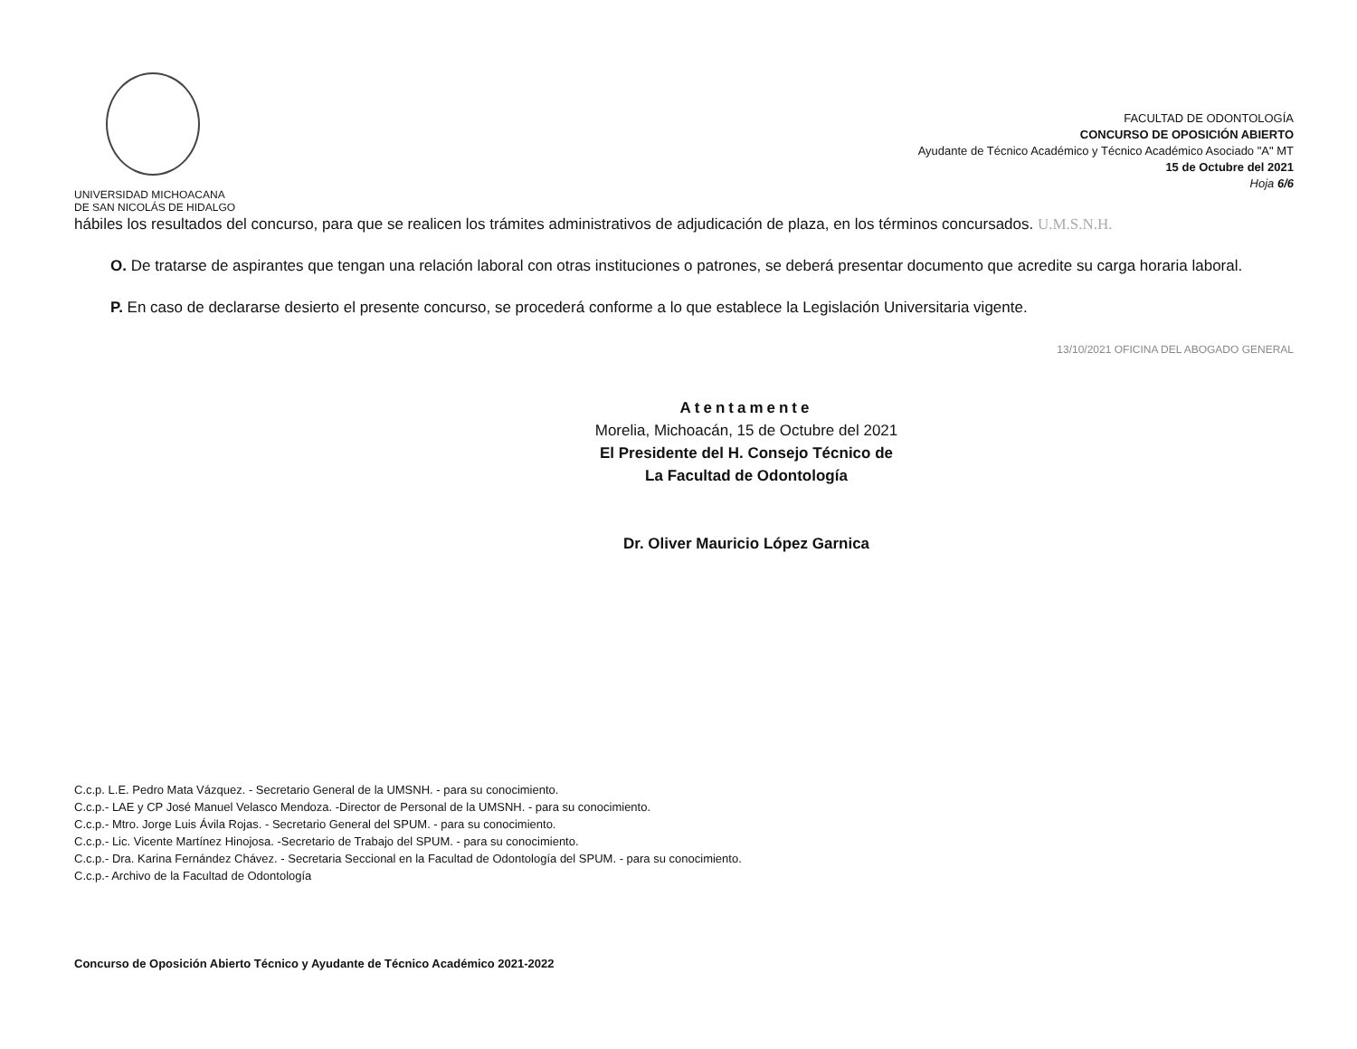UNIVERSIDAD MICHOACANA
DE SAN NICOLÁS DE HIDALGO
FACULTAD DE ODONTOLOGÍA
CONCURSO DE OPOSICIÓN ABIERTO
Ayudante de Técnico Académico y Técnico Académico Asociado "A" MT
15 de Octubre del 2021
Hoja 6/6
hábiles los resultados del concurso, para que se realicen los trámites administrativos de adjudicación de plaza, en los términos concursados. U.M.S.N.H.
O. De tratarse de aspirantes que tengan una relación laboral con otras instituciones o patrones, se deberá presentar documento que acredite su carga horaria laboral.
P. En caso de declararse desierto el presente concurso, se procederá conforme a lo que establece la Legislación Universitaria vigente.
13/10/2021 OFICINA DEL ABOGADO GENERAL
Atentamente
Morelia, Michoacán, 15 de Octubre del 2021
El Presidente del H. Consejo Técnico de
La Facultad de Odontología
Dr. Oliver Mauricio López Garnica
C.c.p. L.E. Pedro Mata Vázquez. - Secretario General de la UMSNH. - para su conocimiento.
C.c.p.- LAE y CP José Manuel Velasco Mendoza. -Director de Personal de la UMSNH. - para su conocimiento.
C.c.p.- Mtro. Jorge Luis Ávila Rojas. - Secretario General del SPUM. - para su conocimiento.
C.c.p.- Lic. Vicente Martínez Hinojosa. -Secretario de Trabajo del SPUM. - para su conocimiento.
C.c.p.- Dra. Karina Fernández Chávez. - Secretaria Seccional en la Facultad de Odontología del SPUM. - para su conocimiento.
C.c.p.- Archivo de la Facultad de Odontología
Concurso de Oposición Abierto Técnico y Ayudante de Técnico Académico 2021-2022